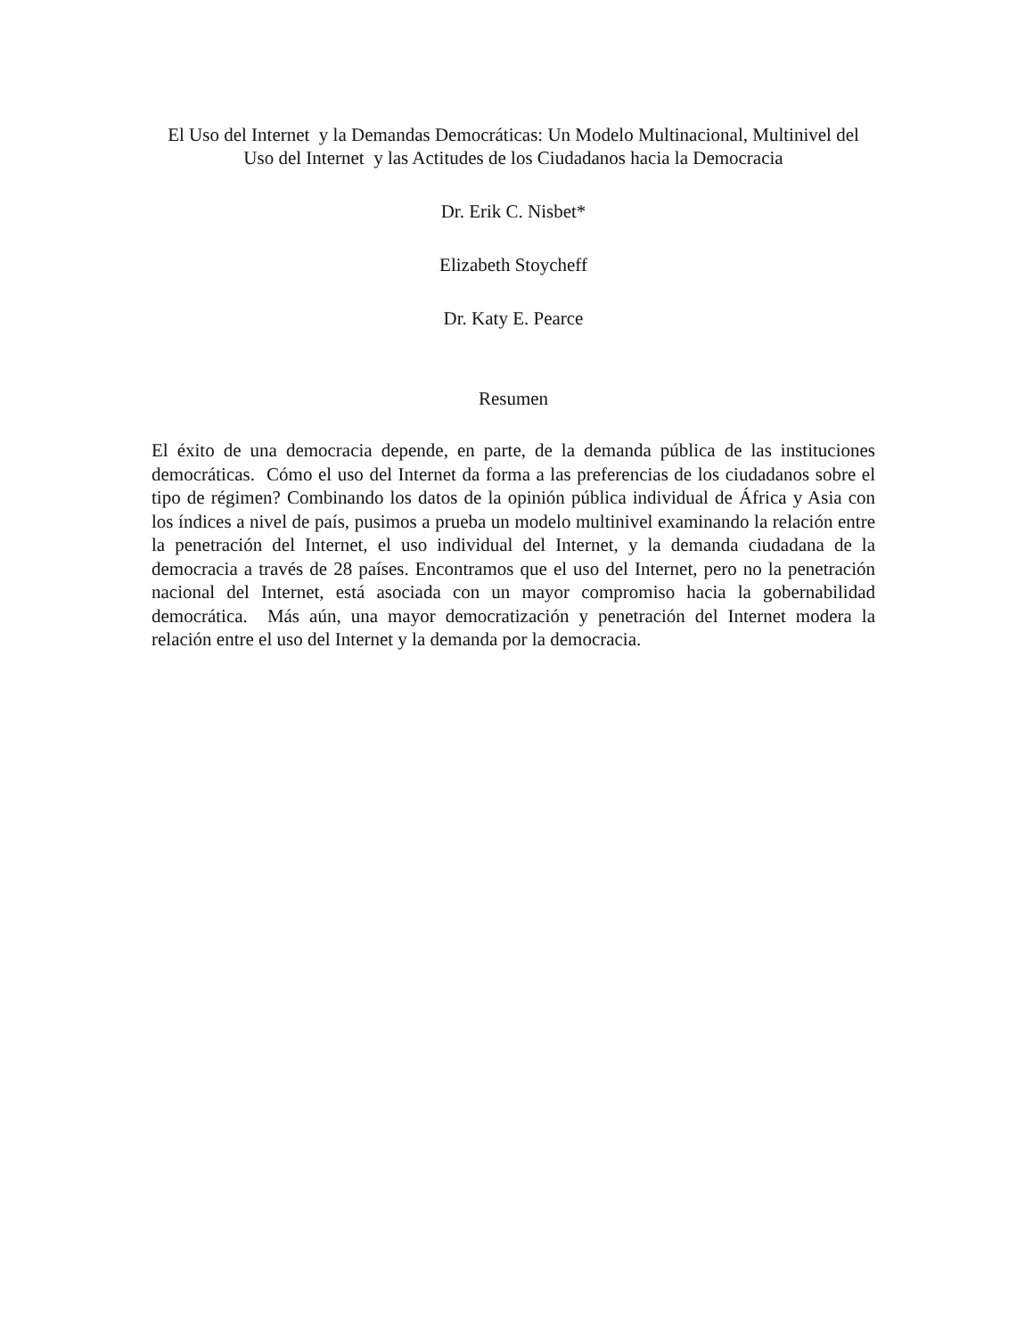El Uso del Internet y la Demandas Democráticas: Un Modelo Multinacional, Multinivel del Uso del Internet y las Actitudes de los Ciudadanos hacia la Democracia
Dr. Erik C. Nisbet*
Elizabeth Stoycheff
Dr. Katy E. Pearce
Resumen
El éxito de una democracia depende, en parte, de la demanda pública de las instituciones democráticas. Cómo el uso del Internet da forma a las preferencias de los ciudadanos sobre el tipo de régimen? Combinando los datos de la opinión pública individual de África y Asia con los índices a nivel de país, pusimos a prueba un modelo multinivel examinando la relación entre la penetración del Internet, el uso individual del Internet, y la demanda ciudadana de la democracia a través de 28 países. Encontramos que el uso del Internet, pero no la penetración nacional del Internet, está asociada con un mayor compromiso hacia la gobernabilidad democrática. Más aún, una mayor democratización y penetración del Internet modera la relación entre el uso del Internet y la demanda por la democracia.